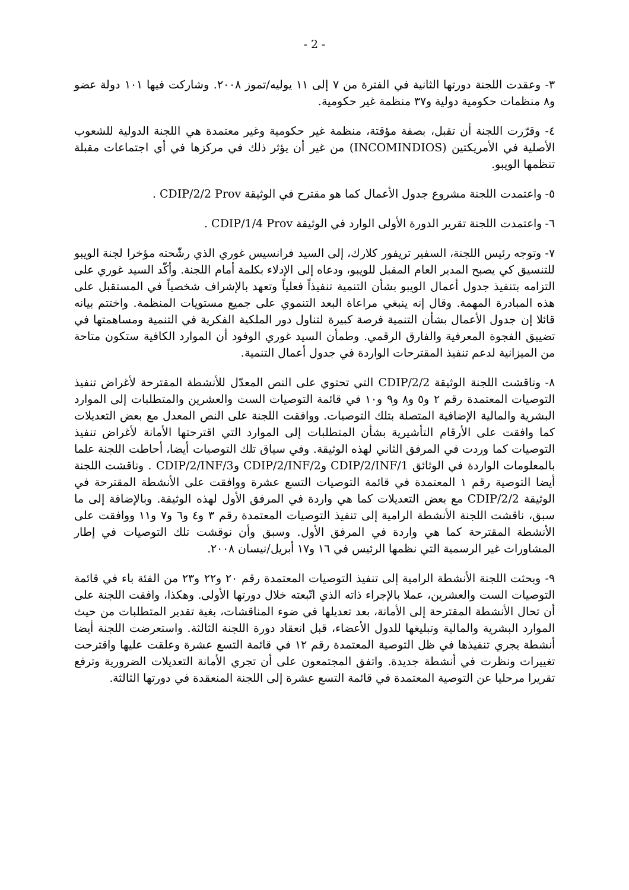- 2 -
٣- وعقدت اللجنة دورتها الثانية في الفترة من ٧ إلى ١١ يوليه/تموز ٢٠٠٨. وشاركت فيها ١٠١ دولة عضو و٨ منظمات حكومية دولية و٣٧ منظمة غير حكومية.
٤- وقرّرت اللجنة أن تقبل، بصفة مؤقتة، منظمة غير حكومية وغير معتمدة هي اللجنة الدولية للشعوب الأصلية في الأمريكتين (INCOMINDIOS) من غير أن يؤثر ذلك في مركزها في أي اجتماعات مقبلة تنظمها الويبو.
٥- واعتمدت اللجنة مشروع جدول الأعمال كما هو مقترح في الوثيقة CDIP/2/2 Prov .
٦- واعتمدت اللجنة تقرير الدورة الأولى الوارد في الوثيقة CDIP/1/4 Prov .
٧- وتوجه رئيس اللجنة، السفير تريفور كلارك، إلى السيد فرانسيس غوري الذي رشّحته مؤخرا لجنة الويبو للتنسيق كي يصبح المدير العام المقبل للويبو، ودعاه إلى الإدلاء بكلمة أمام اللجنة. وأكّد السيد غوري على التزامه بتنفيذ جدول أعمال الويبو بشأن التنمية تنفيذاً فعلياً وتعهد بالإشراف شخصياً في المستقبل على هذه المبادرة المهمة. وقال إنه ينبغي مراعاة البعد التنموي على جميع مستويات المنظمة. واختتم بيانه قائلا إن جدول الأعمال بشأن التنمية فرصة كبيرة لتناول دور الملكية الفكرية في التنمية ومساهمتها في تضييق الفجوة المعرفية والفارق الرقمي. وطمأن السيد غوري الوفود أن الموارد الكافية ستكون متاحة من الميزانية لدعم تنفيذ المقترحات الواردة في جدول أعمال التنمية.
٨- وناقشت اللجنة الوثيقة CDIP/2/2 التي تحتوي على النص المعدّل للأنشطة المقترحة لأغراض تنفيذ التوصيات المعتمدة رقم ٢ و٥ و٨ و٩ و١٠ في قائمة التوصيات الست والعشرين والمتطلبات إلى الموارد البشرية والمالية الإضافية المتصلة بتلك التوصيات. ووافقت اللجنة على النص المعدل مع بعض التعديلات كما وافقت على الأرقام التأشيرية بشأن المتطلبات إلى الموارد التي اقترحتها الأمانة لأغراض تنفيذ التوصيات كما وردت في المرفق الثاني لهذه الوثيقة. وفي سياق تلك التوصيات أيضا، أحاطت اللجنة علما بالمعلومات الواردة في الوثائق CDIP/2/INF/1 وCDIP/2/INF/2 وCDIP/2/INF/3 . وناقشت اللجنة أيضا التوصية رقم ١ المعتمدة في قائمة التوصيات التسع عشرة ووافقت على الأنشطة المقترحة في الوثيقة CDIP/2/2 مع بعض التعديلات كما هي واردة في المرفق الأول لهذه الوثيقة. وبالإضافة إلى ما سبق، ناقشت اللجنة الأنشطة الرامية إلى تنفيذ التوصيات المعتمدة رقم ٣ و٤ و٦ و٧ و١١ ووافقت على الأنشطة المقترحة كما هي واردة في المرفق الأول. وسبق وأن نوقشت تلك التوصيات في إطار المشاورات غير الرسمية التي نظمها الرئيس في ١٦ و١٧ أبريل/نيسان ٢٠٠٨.
٩- وبحثت اللجنة الأنشطة الرامية إلى تنفيذ التوصيات المعتمدة رقم ٢٠ و٢٢ و٢٣ من الفئة باء في قائمة التوصيات الست والعشرين، عملا بالإجراء ذاته الذي اتّبعته خلال دورتها الأولى. وهكذا، وافقت اللجنة على أن تحال الأنشطة المقترحة إلى الأمانة، بعد تعديلها في ضوء المناقشات، بغية تقدير المتطلبات من حيث الموارد البشرية والمالية وتبليغها للدول الأعضاء، قبل انعقاد دورة اللجنة الثالثة. واستعرضت اللجنة أيضا أنشطة يجري تنفيذها في ظل التوصية المعتمدة رقم ١٢ في قائمة التسع عشرة وعلقت عليها واقترحت تغييرات ونظرت في أنشطة جديدة. واتفق المجتمعون على أن تجري الأمانة التعديلات الضرورية وترفع تقريرا مرحليا عن التوصية المعتمدة في قائمة التسع عشرة إلى اللجنة المنعقدة في دورتها الثالثة.